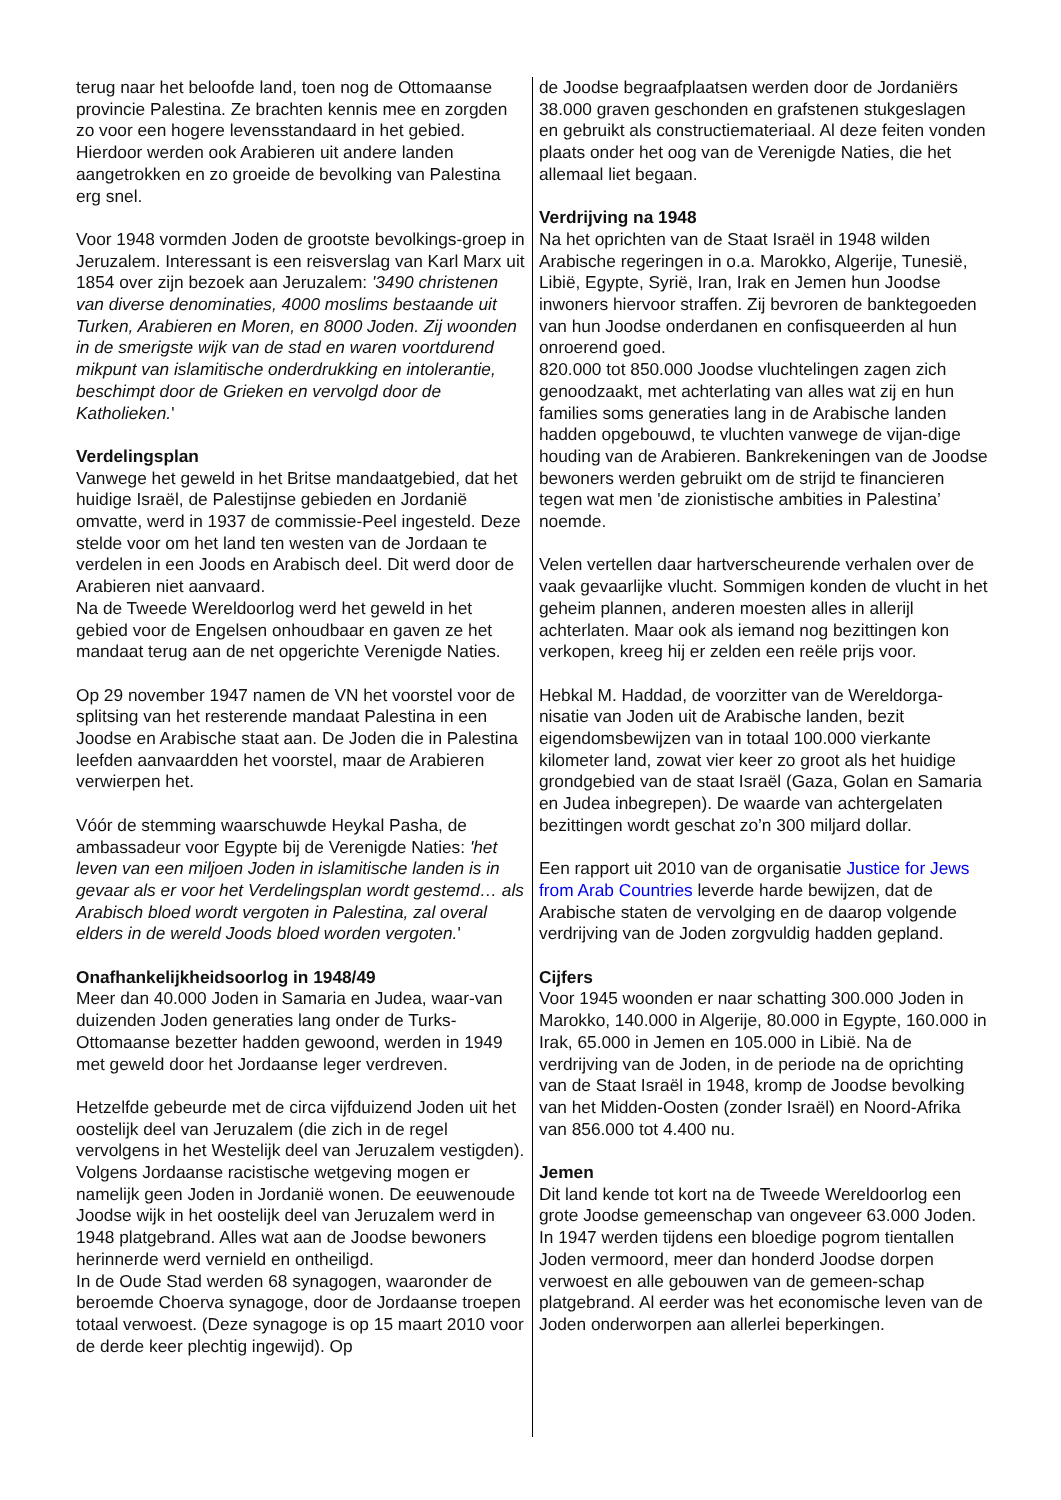terug naar het beloofde land, toen nog de Ottomaanse provincie Palestina. Ze brachten kennis mee en zorgden zo voor een hogere levensstandaard in het gebied. Hierdoor werden ook Arabieren uit andere landen aangetrokken en zo groeide de bevolking van Palestina erg snel.
Voor 1948 vormden Joden de grootste bevolkings-groep in Jeruzalem. Interessant is een reisverslag van Karl Marx uit 1854 over zijn bezoek aan Jeruzalem: '3490 christenen van diverse denominaties, 4000 moslims bestaande uit Turken, Arabieren en Moren, en 8000 Joden. Zij woonden in de smerigste wijk van de stad en waren voortdurend mikpunt van islamitische onderdrukking en intolerantie, beschimpt door de Grieken en vervolgd door de Katholieken.'
Verdelingsplan
Vanwege het geweld in het Britse mandaatgebied, dat het huidige Israël, de Palestijnse gebieden en Jordanië omvatte, werd in 1937 de commissie-Peel ingesteld. Deze stelde voor om het land ten westen van de Jordaan te verdelen in een Joods en Arabisch deel. Dit werd door de Arabieren niet aanvaard.
Na de Tweede Wereldoorlog werd het geweld in het gebied voor de Engelsen onhoudbaar en gaven ze het mandaat terug aan de net opgerichte Verenigde Naties.
Op 29 november 1947 namen de VN het voorstel voor de splitsing van het resterende mandaat Palestina in een Joodse en Arabische staat aan. De Joden die in Palestina leefden aanvaardden het voorstel, maar de Arabieren verwierpen het.
Vóór de stemming waarschuwde Heykal Pasha, de ambassadeur voor Egypte bij de Verenigde Naties: 'het leven van een miljoen Joden in islamitische landen is in gevaar als er voor het Verdelingsplan wordt gestemd… als Arabisch bloed wordt vergoten in Palestina, zal overal elders in de wereld Joods bloed worden vergoten.'
Onafhankelijkheidsoorlog in 1948/49
Meer dan 40.000 Joden in Samaria en Judea, waar-van duizenden Joden generaties lang onder de Turks-Ottomaanse bezetter hadden gewoond, werden in 1949 met geweld door het Jordaanse leger verdreven.
Hetzelfde gebeurde met de circa vijfduizend Joden uit het oostelijk deel van Jeruzalem (die zich in de regel vervolgens in het Westelijk deel van Jeruzalem vestigden). Volgens Jordaanse racistische wetgeving mogen er namelijk geen Joden in Jordanië wonen. De eeuwenoude Joodse wijk in het oostelijk deel van Jeruzalem werd in 1948 platgebrand. Alles wat aan de Joodse bewoners herinnerde werd vernield en ontheiligd.
In de Oude Stad werden 68 synagogen, waaronder de beroemde Choerva synagoge, door de Jordaanse troepen totaal verwoest. (Deze synagoge is op 15 maart 2010 voor de derde keer plechtig ingewijd). Op
de Joodse begraafplaatsen werden door de Jordaniërs 38.000 graven geschonden en grafstenen stukgeslagen en gebruikt als constructiemateriaal. Al deze feiten vonden plaats onder het oog van de Verenigde Naties, die het allemaal liet begaan.
Verdrijving na 1948
Na het oprichten van de Staat Israël in 1948 wilden Arabische regeringen in o.a. Marokko, Algerije, Tunesië, Libië, Egypte, Syrië, Iran, Irak en Jemen hun Joodse inwoners hiervoor straffen. Zij bevroren de banktegoeden van hun Joodse onderdanen en confisqueerden al hun onroerend goed.
820.000 tot 850.000 Joodse vluchtelingen zagen zich genoodzaakt, met achterlating van alles wat zij en hun families soms generaties lang in de Arabische landen hadden opgebouwd, te vluchten vanwege de vijan-dige houding van de Arabieren. Bankrekeningen van de Joodse bewoners werden gebruikt om de strijd te financieren tegen wat men 'de zionistische ambities in Palestina’ noemde.
Velen vertellen daar hartverscheurende verhalen over de vaak gevaarlijke vlucht. Sommigen konden de vlucht in het geheim plannen, anderen moesten alles in allerijl achterlaten. Maar ook als iemand nog bezittingen kon verkopen, kreeg hij er zelden een reële prijs voor.
Hebkal M. Haddad, de voorzitter van de Wereldorga-nisatie van Joden uit de Arabische landen, bezit eigendomsbewijzen van in totaal 100.000 vierkante kilometer land, zowat vier keer zo groot als het huidige grondgebied van de staat Israël (Gaza, Golan en Samaria en Judea inbegrepen). De waarde van achtergelaten bezittingen wordt geschat zo’n 300 miljard dollar.
Een rapport uit 2010 van de organisatie Justice for Jews from Arab Countries leverde harde bewijzen, dat de Arabische staten de vervolging en de daarop volgende verdrijving van de Joden zorgvuldig hadden gepland.
Cijfers
Voor 1945 woonden er naar schatting 300.000 Joden in Marokko, 140.000 in Algerije, 80.000 in Egypte, 160.000 in Irak, 65.000 in Jemen en 105.000 in Libië. Na de verdrijving van de Joden, in de periode na de oprichting van de Staat Israël in 1948, kromp de Joodse bevolking van het Midden-Oosten (zonder Israël) en Noord-Afrika van 856.000 tot 4.400 nu.
Jemen
Dit land kende tot kort na de Tweede Wereldoorlog een grote Joodse gemeenschap van ongeveer 63.000 Joden. In 1947 werden tijdens een bloedige pogrom tientallen Joden vermoord, meer dan honderd Joodse dorpen verwoest en alle gebouwen van de gemeen-schap platgebrand. Al eerder was het economische leven van de Joden onderworpen aan allerlei beperkingen.